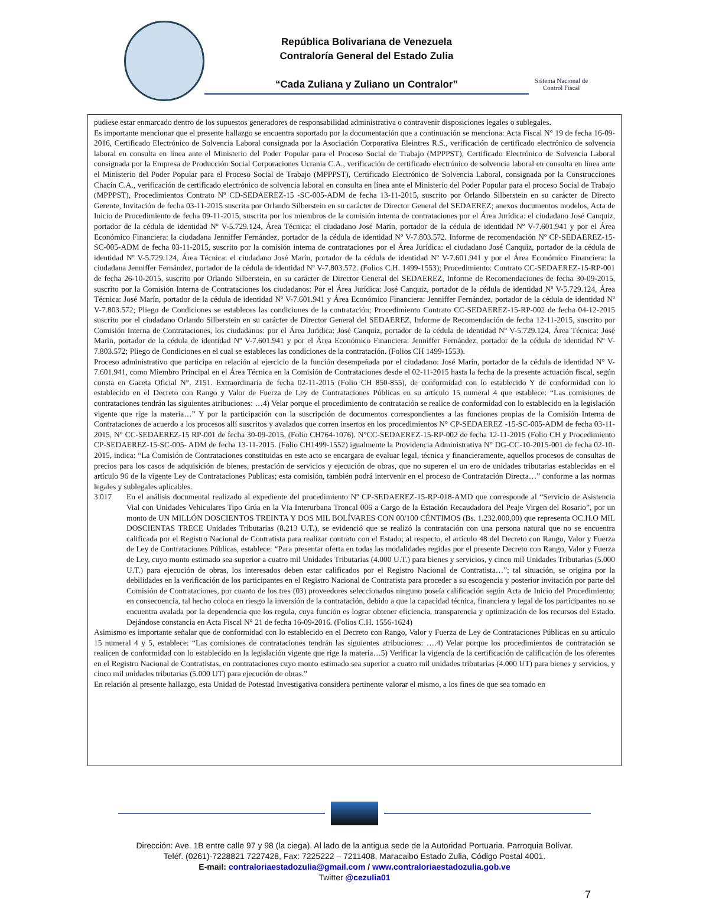República Bolivariana de Venezuela
Contraloría General del Estado Zulia
“Cada Zuliana y Zuliano un Contralor”
Sistema Nacional de Control Fiscal
pudiese estar enmarcado dentro de los supuestos generadores de responsabilidad administrativa o contravenir disposiciones legales o sublegales.
Es importante mencionar que el presente hallazgo se encuentra soportado por la documentación que a continuación se menciona: Acta Fiscal N° 19 de fecha 16-09-2016, Certificado Electrónico de Solvencia Laboral consignada por la Asociación Corporativa Eleintres R.S., verificación de certificado electrónico de solvencia laboral en consulta en línea ante el Ministerio del Poder Popular para el Proceso Social de Trabajo (MPPPST), Certificado Electrónico de Solvencia Laboral consignada por la Empresa de Producción Social Corporaciones Ucrania C.A., verificación de certificado electrónico de solvencia laboral en consulta en línea ante el Ministerio del Poder Popular para el Proceso Social de Trabajo (MPPPST), Certificado Electrónico de Solvencia Laboral, consignada por la Construcciones Chacín C.A., verificación de certificado electrónico de solvencia laboral en consulta en línea ante el Ministerio del Poder Popular para el proceso Social de Trabajo (MPPPST), Procedimientos Contrato Nº CD-SEDAEREZ-15 -SC-005-ADM de fecha 13-11-2015, suscrito por Orlando Silberstein en su carácter de Directo Gerente, Invitación de fecha 03-11-2015 suscrita por Orlando Silberstein en su carácter de Director General del SEDAEREZ; anexos documentos modelos, Acta de Inicio de Procedimiento de fecha 09-11-2015, suscrita por los miembros de la comisión interna de contrataciones por el Área Jurídica: el ciudadano José Canquiz, portador de la cédula de identidad Nº V-5.729.124, Área Técnica: el ciudadano José Marín, portador de la cédula de identidad Nº V-7.601.941 y por el Área Económico Financiera: la ciudadana Jenniffer Fernández, portador de la cédula de identidad Nº V-7.803.572. Informe de recomendación Nº CP-SEDAEREZ-15-SC-005-ADM de fecha 03-11-2015, suscrito por la comisión interna de contrataciones por el Área Jurídica: el ciudadano José Canquiz, portador de la cédula de identidad Nº V-5.729.124, Área Técnica: el ciudadano José Marín, portador de la cédula de identidad Nº V-7.601.941 y por el Área Económico Financiera: la ciudadana Jenniffer Fernández, portador de la cédula de identidad Nº V-7.803.572. (Folios C.H. 1499-1553); Procedimiento: Contrato CC-SEDAEREZ-15-RP-001 de fecha 26-10-2015, suscrito por Orlando Silberstein, en su carácter de Director General del SEDAEREZ, Informe de Recomendaciones de fecha 30-09-2015, suscrito por la Comisión Interna de Contrataciones los ciudadanos: Por el Área Jurídica: José Canquiz, portador de la cédula de identidad Nº V-5.729.124, Área Técnica: José Marín, portador de la cédula de identidad Nº V-7.601.941 y Área Económico Financiera: Jenniffer Fernández, portador de la cédula de identidad Nº V-7.803.572; Pliego de Condiciones se estableces las condiciones de la contratación; Procedimiento Contrato CC-SEDAEREZ-15-RP-002 de fecha 04-12-2015 suscrito por el ciudadano Orlando Silberstein en su carácter de Director General del SEDAEREZ, Informe de Recomendación de fecha 12-11-2015, suscrito por Comisión Interna de Contrataciones, los ciudadanos: por el Área Jurídica: José Canquiz, portador de la cédula de identidad Nº V-5.729.124, Área Técnica: José Marín, portador de la cédula de identidad Nº V-7.601.941 y por el Área Económico Financiera: Jenniffer Fernández, portador de la cédula de identidad Nº V-7.803.572; Pliego de Condiciones en el cual se estableces las condiciones de la contratación. (Folios CH 1499-1553).
Proceso administrativo que participa en relación al ejercicio de la función desempeñada por el ciudadano: José Marín, portador de la cédula de identidad N° V-7.601.941, como Miembro Principal en el Área Técnica en la Comisión de Contrataciones desde el 02-11-2015 hasta la fecha de la presente actuación fiscal, según consta en Gaceta Oficial N°. 2151. Extraordinaria de fecha 02-11-2015 (Folio CH 850-855), de conformidad con lo establecido Y de conformidad con lo establecido en el Decreto con Rango y Valor de Fuerza de Ley de Contrataciones Públicas en su artículo 15 numeral 4 que establece: “Las comisiones de contrataciones tendrán las siguientes atribuciones: …4) Velar porque el procedimiento de contratación se realice de conformidad con lo establecido en la legislación vigente que rige la materia…” Y por la participación con la suscripción de documentos correspondientes a las funciones propias de la Comisión Interna de Contrataciones de acuerdo a los procesos allí suscritos y avalados que corren insertos en los procedimientos N° CP-SEDAEREZ -15-SC-005-ADM de fecha 03-11-2015, N° CC-SEDAEREZ-15 RP-001 de fecha 30-09-2015, (Folio CH764-1076). N°CC-SEDAEREZ-15-RP-002 de fecha 12-11-2015 (Folio CH y Procedimiento CP-SEDAEREZ-15-SC-005- ADM de fecha 13-11-2015. (Folio CH1499-1552) igualmente la Providencia Administrativa N° DG-CC-10-2015-001 de fecha 02-10-2015, indica: “La Comisión de Contrataciones constituidas en este acto se encargara de evaluar legal, técnica y financieramente, aquellos procesos de consultas de precios para los casos de adquisición de bienes, prestación de servicios y ejecución de obras, que no superen el un ero de unidades tributarias establecidas en el artículo 96 de la vigente Ley de Contrataciones Publicas; esta comisión, también podrá intervenir en el proceso de Contratación Directa…” conforme a las normas legales y sublegales aplicables.
3 017 En el análisis documental realizado al expediente del procedimiento Nº CP-SEDAEREZ-15-RP-018-AMD que corresponde al “Servicio de Asistencia Vial con Unidades Vehiculares Tipo Grúa en la Vía Interurbana Troncal 006 a Cargo de la Estación Recaudadora del Peaje Virgen del Rosario”, por un monto de UN MILLÓN DOSCIENTOS TREINTA Y DOS MIL BOLÍVARES CON 00/100 CÉNTIMOS (Bs. 1.232.000,00) que representa OC.H.O MIL DOSCIENTAS TRECE Unidades Tributarias (8.213 U.T.), se evidenció que se realizó la contratación con una persona natural que no se encuentra calificada por el Registro Nacional de Contratista para realizar contrato con el Estado; al respecto, el artículo 48 del Decreto con Rango, Valor y Fuerza de Ley de Contrataciones Públicas, establece: “Para presentar oferta en todas las modalidades regidas por el presente Decreto con Rango, Valor y Fuerza de Ley, cuyo monto estimado sea superior a cuatro mil Unidades Tributarias (4.000 U.T.) para bienes y servicios, y cinco mil Unidades Tributarias (5.000 U.T.) para ejecución de obras, los interesados deben estar calificados por el Registro Nacional de Contratista…”; tal situación, se origina por la debilidades en la verificación de los participantes en el Registro Nacional de Contratista para proceder a su escogencia y posterior invitación por parte del Comisión de Contrataciones, por cuanto de los tres (03) proveedores seleccionados ninguno poseía calificación según Acta de Inicio del Procedimiento; en consecuencia, tal hecho coloca en riesgo la inversión de la contratación, debido a que la capacidad técnica, financiera y legal de los participantes no se encuentra avalada por la dependencia que los regula, cuya función es lograr obtener eficiencia, transparencia y optimización de los recursos del Estado. Dejándose constancia en Acta Fiscal N° 21 de fecha 16-09-2016. (Folios C.H. 1556-1624)
Asimismo es importante señalar que de conformidad con lo establecido en el Decreto con Rango, Valor y Fuerza de Ley de Contrataciones Públicas en su artículo 15 numeral 4 y 5, establece: “Las comisiones de contrataciones tendrán las siguientes atribuciones: ….4) Velar porque los procedimientos de contratación se realicen de conformidad con lo establecido en la legislación vigente que rige la materia…5) Verificar la vigencia de la certificación de calificación de los oferentes en el Registro Nacional de Contratistas, en contrataciones cuyo monto estimado sea superior a cuatro mil unidades tributarias (4.000 UT) para bienes y servicios, y cinco mil unidades tributarias (5.000 UT) para ejecución de obras.”
En relación al presente hallazgo, esta Unidad de Potestad Investigativa considera pertinente valorar el mismo, a los fines de que sea tomado en
Dirección: Ave. 1B entre calle 97 y 98 (la ciega). Al lado de la antigua sede de la Autoridad Portuaria. Parroquia Bolívar.
Teléf. (0261)-7228821 7227428, Fax: 7225222 – 7211408, Maracaibo Estado Zulia, Código Postal 4001.
E-mail: contraloriaestadozulia@gmail.com / www.contraloriaestadozulia.gob.ve
Twitter @cezulia01
7